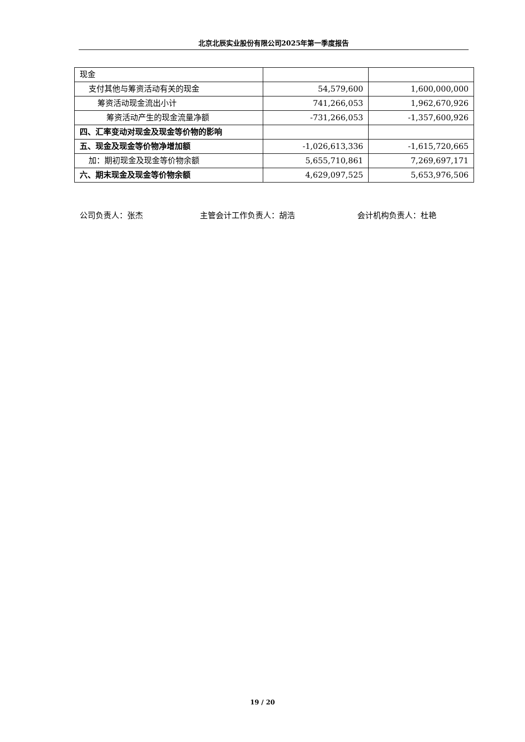北京北辰实业股份有限公司2025年第一季度报告
| 现金 | | |
| 支付其他与筹资活动有关的现金 | 54,579,600 | 1,600,000,000 |
| 筹资活动现金流出小计 | 741,266,053 | 1,962,670,926 |
| 筹资活动产生的现金流量净额 | -731,266,053 | -1,357,600,926 |
| 四、汇率变动对现金及现金等价物的影响 | | |
| 五、现金及现金等价物净增加额 | -1,026,613,336 | -1,615,720,665 |
| 加：期初现金及现金等价物余额 | 5,655,710,861 | 7,269,697,171 |
| 六、期末现金及现金等价物余额 | 4,629,097,525 | 5,653,976,506 |
公司负责人：张杰 主管会计工作负责人：胡浩 会计机构负责人：杜艳
19 / 20